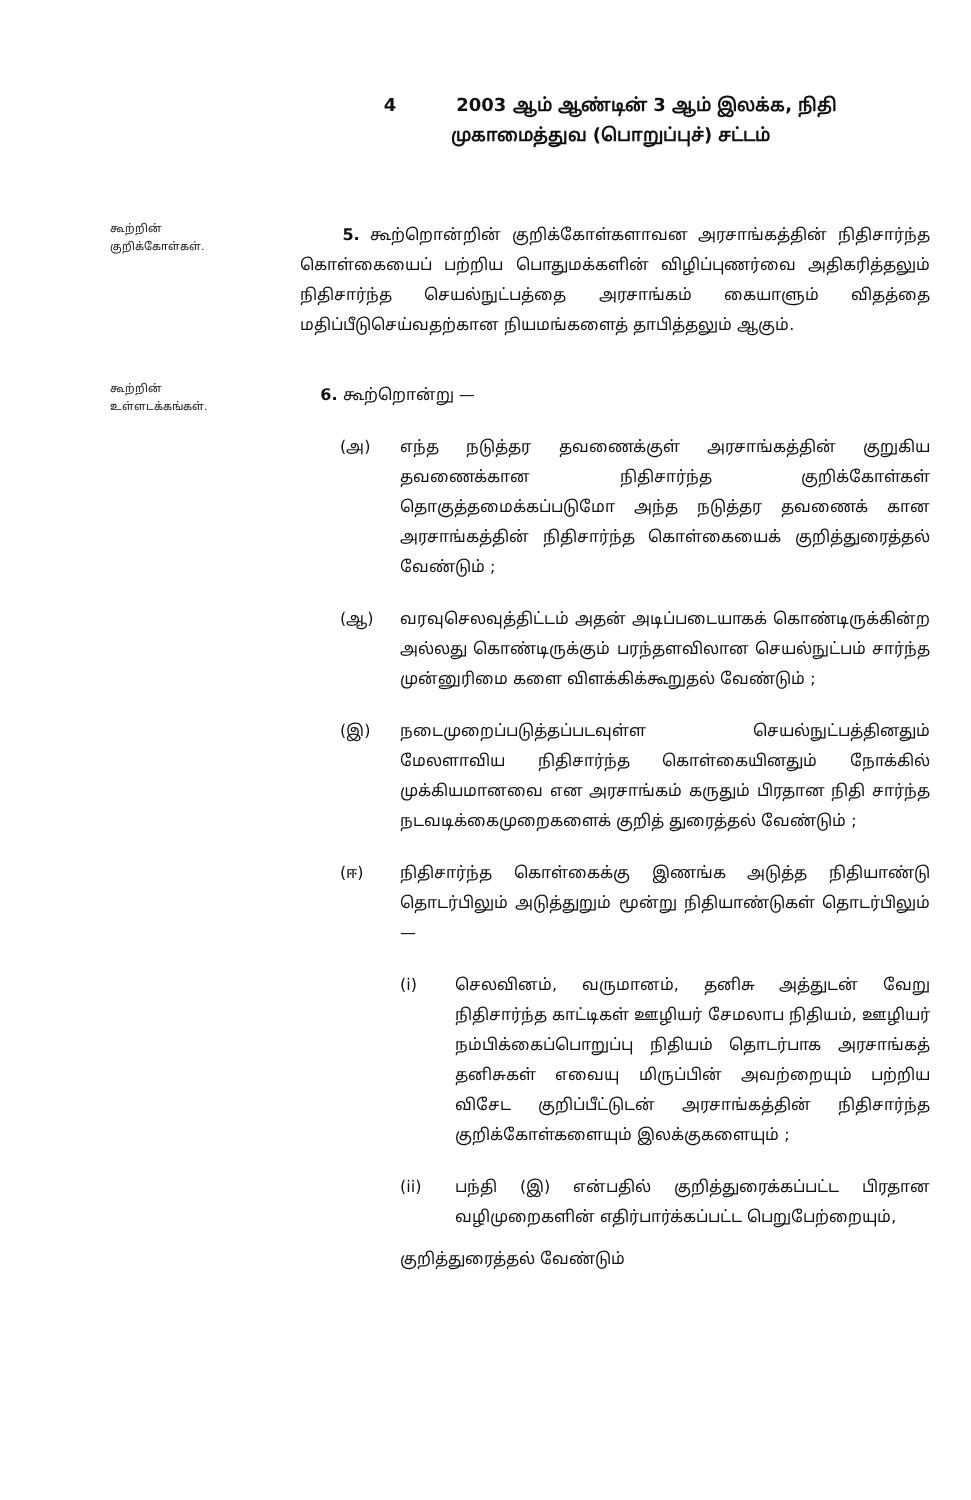4 2003 ஆம் ஆண்டின் 3 ஆம் இலக்க, நிதி
முகாமைத்துவ (பொறுப்புச்) சட்டம்
கூற்றின்
குறிக்கோள்கள்.
5. கூற்றொன்றின் குறிக்கோள்களாவன அரசாங்கத்தின் நிதிசார்ந்த கொள்கையைப் பற்றிய பொதுமக்களின் விழிப்புணர்வை அதிகரித்தலும் நிதிசார்ந்த செயல்நுட்பத்தை அரசாங்கம் கையாளும் விதத்தை மதிப்பீடுசெய்வதற்கான நியமங்களைத் தாபித்தலும் ஆகும்.
கூற்றின்
உள்ளடக்கங்கள்.
6. கூற்றொன்று —
(அ) எந்த நடுத்தர தவணைக்குள் அரசாங்கத்தின் குறுகிய தவணைக்கான நிதிசார்ந்த குறிக்கோள்கள் தொகுத்தமைக்கப்படுமோ அந்த நடுத்தர தவணைக் கான அரசாங்கத்தின் நிதிசார்ந்த கொள்கையைக் குறித்துரைத்தல் வேண்டும் ;
(ஆ) வரவுசெலவுத்திட்டம் அதன் அடிப்படையாகக் கொண்டிருக்கின்ற அல்லது கொண்டிருக்கும் பரந்தளவிலான செயல்நுட்பம் சார்ந்த முன்னுரிமை களை விளக்கிக்கூறுதல் வேண்டும் ;
(இ) நடைமுறைப்படுத்தப்படவுள்ள செயல்நுட்பத்தினதும் மேலளாவிய நிதிசார்ந்த கொள்கையினதும் நோக்கில் முக்கியமானவை என அரசாங்கம் கருதும் பிரதான நிதி சார்ந்த நடவடிக்கைமுறைகளைக் குறித் துரைத்தல் வேண்டும் ;
(ஈ) நிதிசார்ந்த கொள்கைக்கு இணங்க அடுத்த நிதியாண்டு தொடர்பிலும் அடுத்துறும் மூன்று நிதியாண்டுகள் தொடர்பிலும் —
(i) செலவினம், வருமானம், தனிசு அத்துடன் வேறு நிதிசார்ந்த காட்டிகள் ஊழியர் சேமலாப நிதியம், ஊழியர் நம்பிக்கைப்பொறுப்பு நிதியம் தொடர்பாக அரசாங்கத் தனிசுகள் எவையு மிருப்பின் அவற்றையும் பற்றிய விசேட குறிப்பீட்டுடன் அரசாங்கத்தின் நிதிசார்ந்த குறிக்கோள்களையும் இலக்குகளையும் ;
(ii) பந்தி (இ) என்பதில் குறித்துரைக்கப்பட்ட பிரதான வழிமுறைகளின் எதிர்பார்க்கப்பட்ட பெறுபேற்றையும்,
குறித்துரைத்தல் வேண்டும்